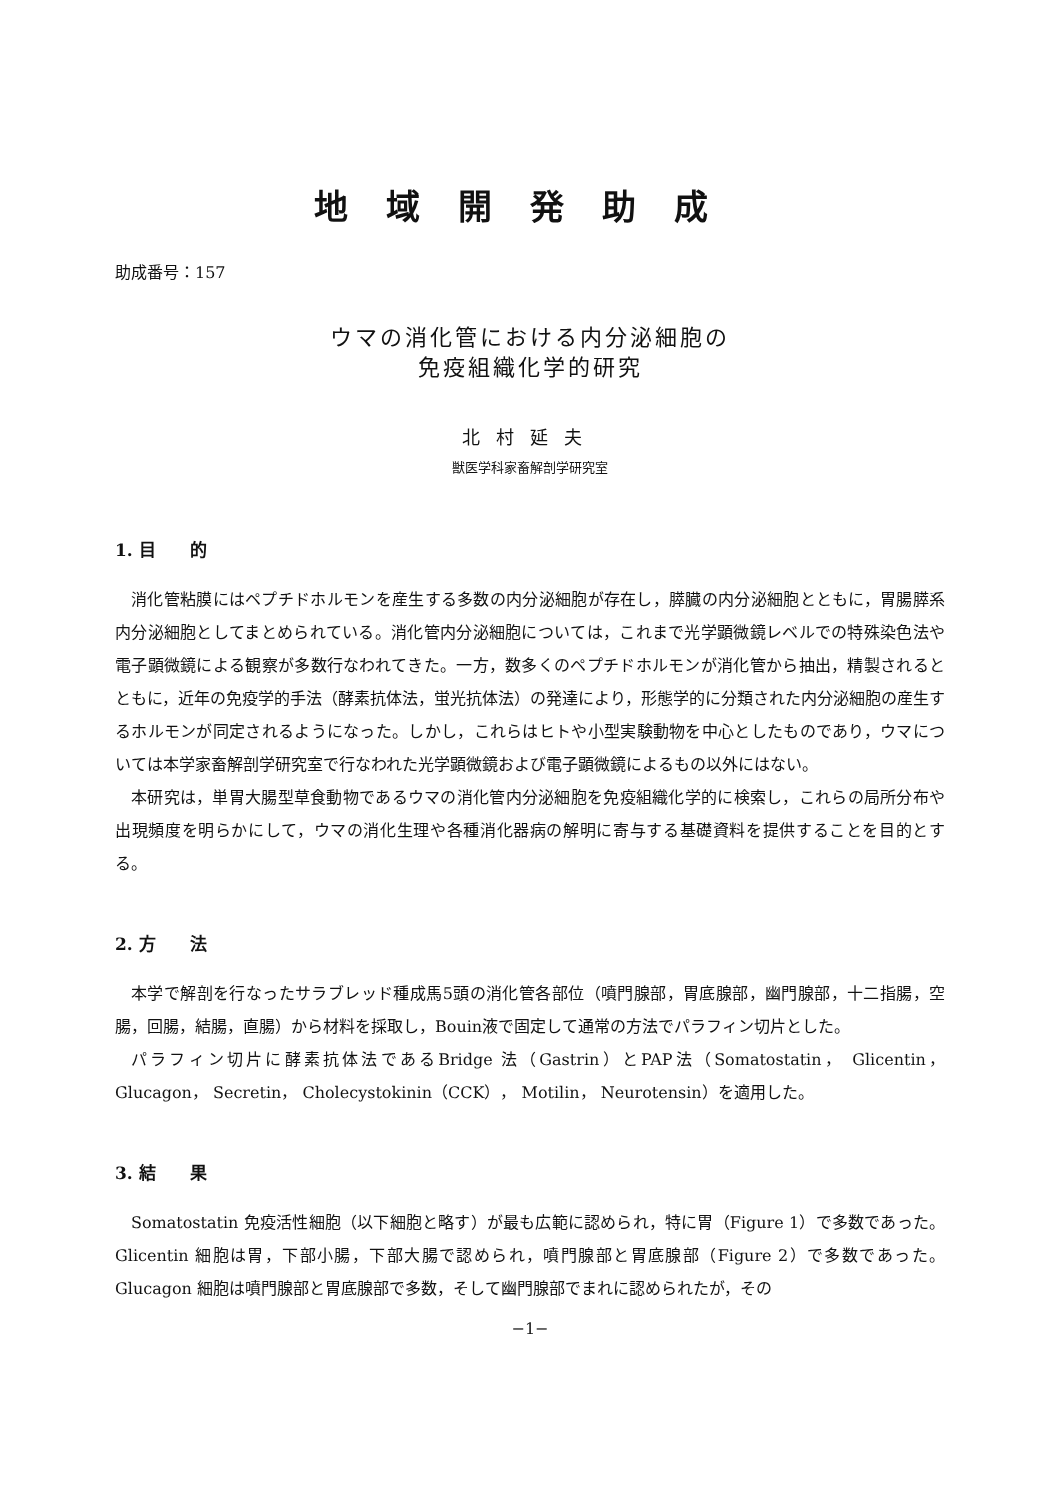地域開発助成
助成番号：157
ウマの消化管における内分泌細胞の
免疫組織化学的研究
北村延夫
獣医学科家畜解剖学研究室
1. 目　　的
消化管粘膜にはペプチドホルモンを産生する多数の内分泌細胞が存在し，膵臓の内分泌細胞とともに，胃腸膵系内分泌細胞としてまとめられている。消化管内分泌細胞については，これまで光学顕微鏡レベルでの特殊染色法や電子顕微鏡による観察が多数行なわれてきた。一方，数多くのペプチドホルモンが消化管から抽出，精製されるとともに，近年の免疫学的手法（酵素抗体法，蛍光抗体法）の発達により，形態学的に分類された内分泌細胞の産生するホルモンが同定されるようになった。しかし，これらはヒトや小型実験動物を中心としたものであり，ウマについては本学家畜解剖学研究室で行なわれた光学顕微鏡および電子顕微鏡によるもの以外にはない。
本研究は，単胃大腸型草食動物であるウマの消化管内分泌細胞を免疫組織化学的に検索し，これらの局所分布や出現頻度を明らかにして，ウマの消化生理や各種消化器病の解明に寄与する基礎資料を提供することを目的とする。
2. 方　　法
本学で解剖を行なったサラブレッド種成馬5頭の消化管各部位（噴門腺部，胃底腺部，幽門腺部，十二指腸，空腸，回腸，結腸，直腸）から材料を採取し，Bouin液で固定して通常の方法でパラフィン切片とした。
パラフィン切片に酵素抗体法であるBridge 法（Gastrin）とPAP法（Somatostatin， Glicentin， Glucagon， Secretin， Cholecystokinin（CCK）， Motilin， Neurotensin）を適用した。
3. 結　　果
Somatostatin 免疫活性細胞（以下細胞と略す）が最も広範に認められ，特に胃（Figure 1）で多数であった。Glicentin 細胞は胃，下部小腸，下部大腸で認められ，噴門腺部と胃底腺部（Figure 2）で多数であった。Glucagon 細胞は噴門腺部と胃底腺部で多数，そして幽門腺部でまれに認められたが，その
−1−